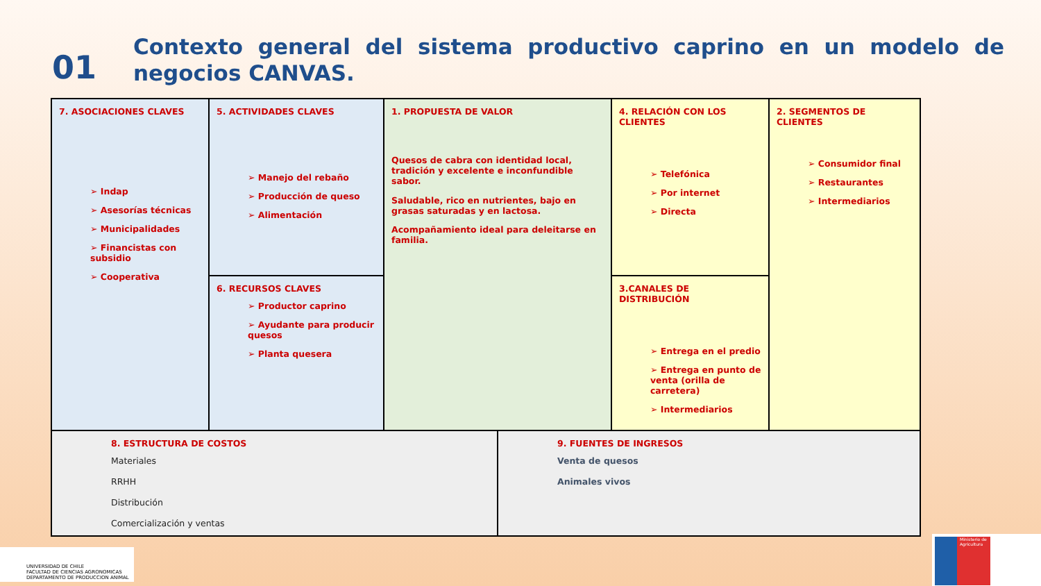01
Contexto general del sistema productivo caprino en un modelo de negocios CANVAS.
| 7. ASOCIACIONES CLAVES Indap Asesorías técnicas Municipalidades Financistas con subsidio Cooperativa | 5. ACTIVIDADES CLAVES Manejo del rebaño Producción de queso Alimentación | 1. PROPUESTA DE VALOR Quesos de cabra con identidad local, tradición y excelente e inconfundible sabor. Saludable, rico en nutrientes, bajo en grasas saturadas y en lactosa. Acompañamiento ideal para deleitarse en familia. | | 4. RELACIÓN CON LOS CLIENTES Telefónica Por internet Directa | 2. SEGMENTOS DE CLIENTES Consumidor final Restaurantes Intermediarios |
| | 6. RECURSOS CLAVES Productor caprino Ayudante para producir quesos Planta quesera | | | 3.CANALES DE DISTRIBUCIÓN Entrega en el predio Entrega en punto de venta (orilla de carretera) Intermediarios | |
| 8. ESTRUCTURA DE COSTOS Materiales RRHH Distribución Comercialización y ventas | | | 9. FUENTES DE INGRESOS Venta de quesos Animales vivos | | |
UNIVERSIDAD DE CHILE
FACULTAD DE CIENCIAS AGRONOMICAS
DEPARTAMENTO DE PRODUCCION ANIMAL
Ministerio de Agricultura